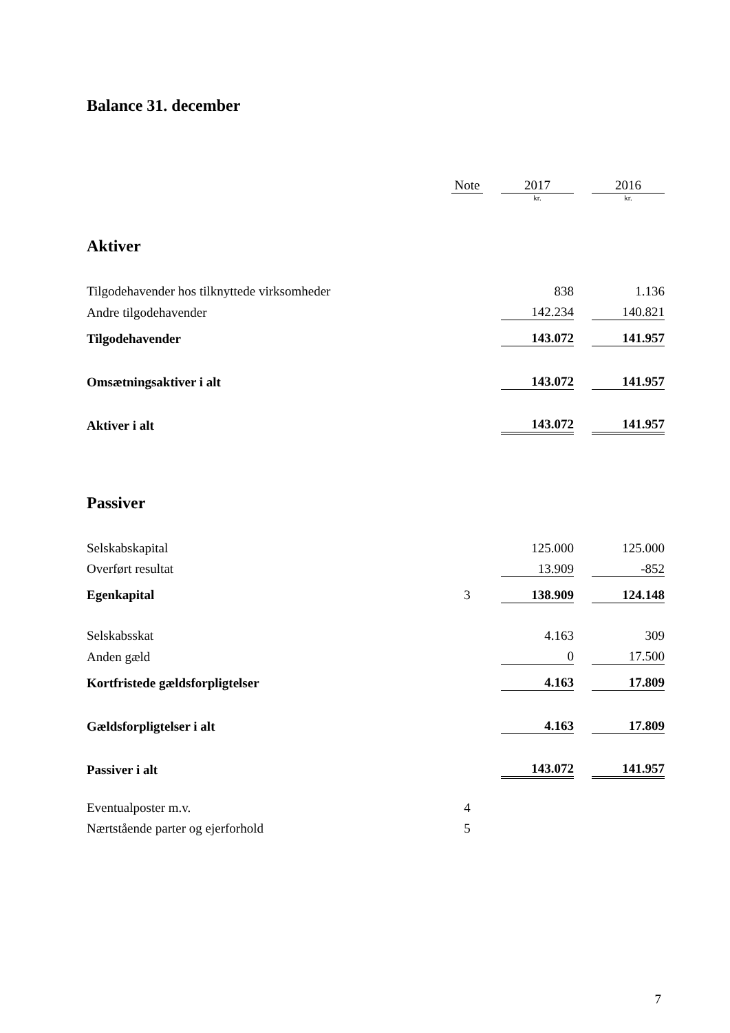Balance 31. december
| | Note | | 2017 | | 2016 |
| | | | kr. | | kr. |
| Aktiver | | | | | |
| Tilgodehavender hos tilknyttede virksomheder | | | 838 | | 1.136 |
| Andre tilgodehavender | | | 142.234 | | 140.821 |
| Tilgodehavender | | | 143.072 | | 141.957 |
| Omsætningsaktiver i alt | | | 143.072 | | 141.957 |
| Aktiver i alt | | | 143.072 | | 141.957 |
| Passiver | | | | | |
| Selskabskapital | | | 125.000 | | 125.000 |
| Overført resultat | | | 13.909 | | -852 |
| Egenkapital | 3 | | 138.909 | | 124.148 |
| Selskabsskat | | | 4.163 | | 309 |
| Anden gæld | | | 0 | | 17.500 |
| Kortfristede gældsforpligtelser | | | 4.163 | | 17.809 |
| Gældsforpligtelser i alt | | | 4.163 | | 17.809 |
| Passiver i alt | | | 143.072 | | 141.957 |
| Eventualposter m.v. | 4 | | | | |
| Nærtstående parter og ejerforhold | 5 | | | | |
7